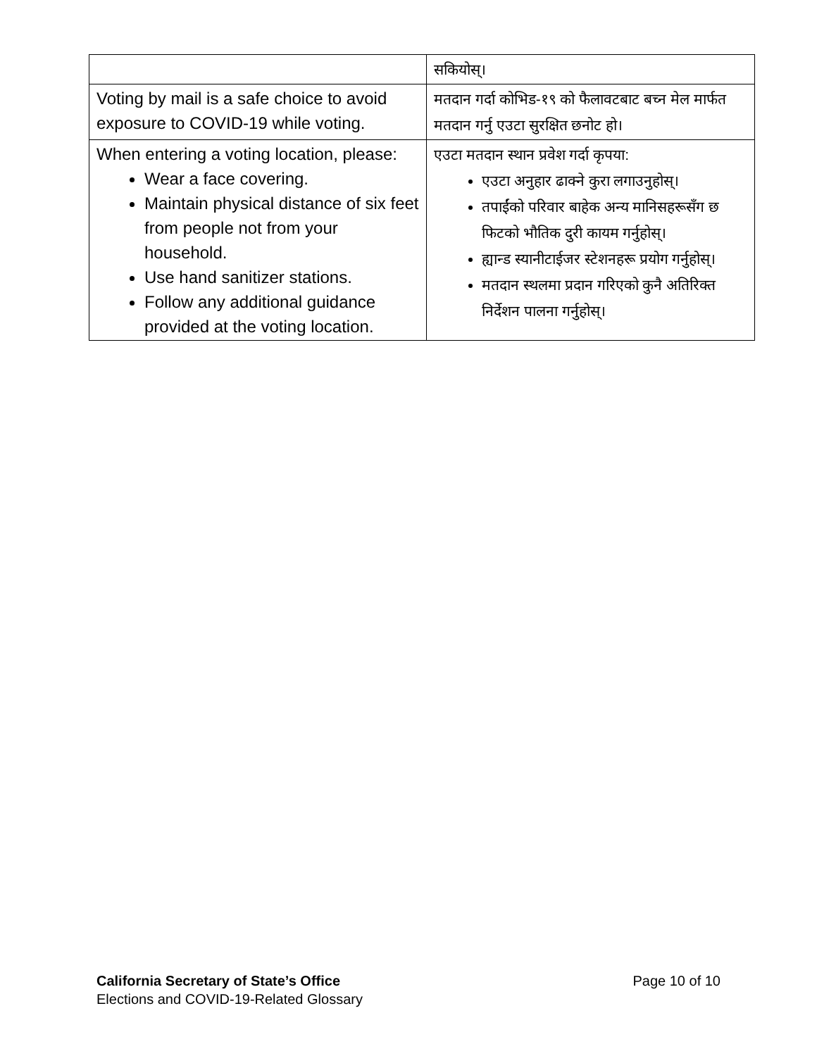| | सकियोस्। |
| Voting by mail is a safe choice to avoid exposure to COVID-19 while voting. | मतदान गर्दा कोभिड-१९ को फैलावटबाट बच्न मेल मार्फत मतदान गर्नु एउटा सुरक्षित छनोट हो। |
| When entering a voting location, please: Wear a face covering. Maintain physical distance of six feet from people not from your household. Use hand sanitizer stations. Follow any additional guidance provided at the voting location. | एउटा मतदान स्थान प्रवेश गर्दा कृपया: एउटा अनुहार ढाक्ने कुरा लगाउनुहोस्। तपाईंको परिवार बाहेक अन्य मानिसहरूसँग छ फिटको भौतिक दुरी कायम गर्नुहोस्। ह्यान्ड स्यानीटाईजर स्टेशनहरू प्रयोग गर्नुहोस्। मतदान स्थलमा प्रदान गरिएको कुनै अतिरिक्त निर्देशन पालना गर्नुहोस्। |
Page 10 of 10 California Secretary of State’s Office
Elections and COVID-19-Related Glossary